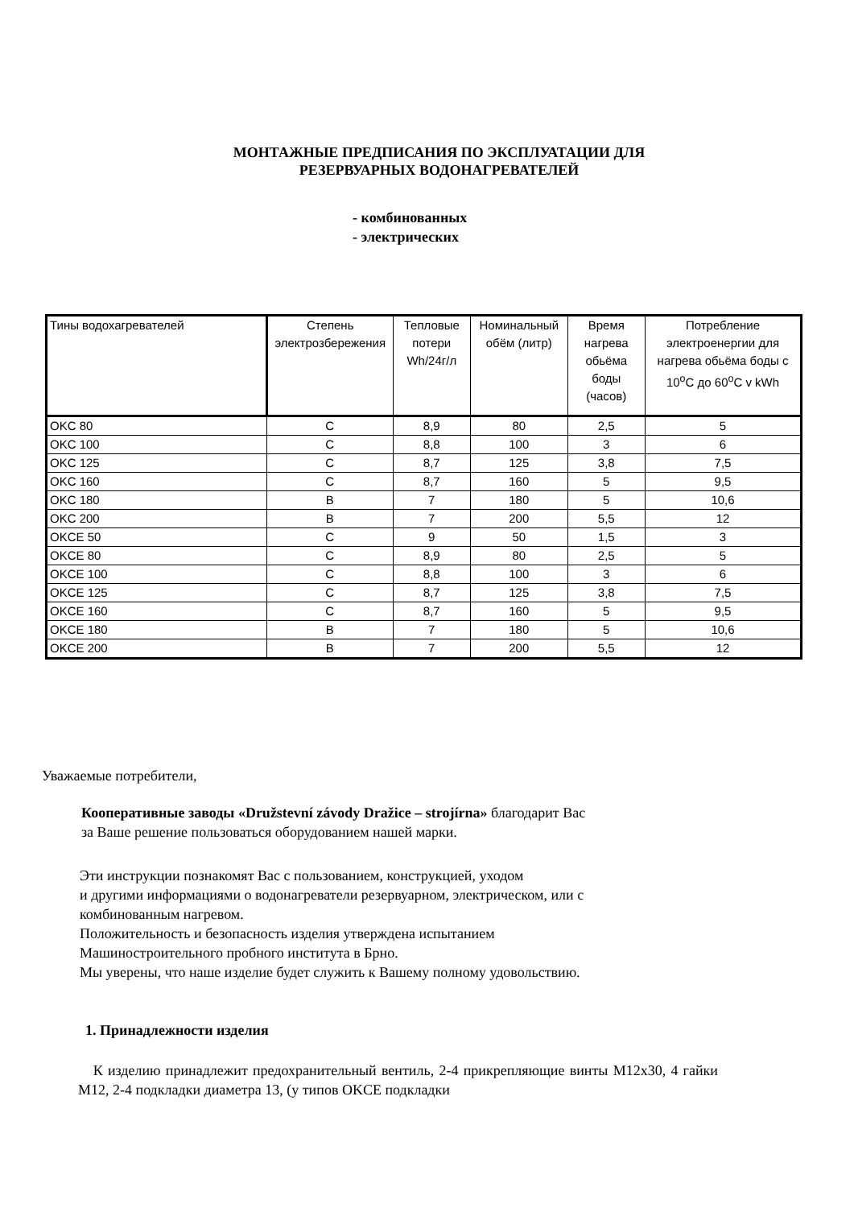МОНТАЖНЫЕ ПРЕДПИСАНИЯ ПО ЭКСПЛУАТАЦИИ ДЛЯ
РЕЗЕРВУАРНЫХ ВОДОНАГРЕВАТЕЛЕЙ
- комбинованных
- электрических
| Тины водохагревателей | Степень электрозбережения | Тепловые потери Wh/24г/л | Номинальный обём (литр) | Время нагрева обьёма боды (часов) | Потребление электроенергии для нагрева обьёма боды с 10<sup>o</sup>C до 60<sup>o</sup>C v kWh |
| --- | --- | --- | --- | --- | --- |
| OKC 80 | C | 8,9 | 80 | 2,5 | 5 |
| OKC 100 | C | 8,8 | 100 | 3 | 6 |
| OKC 125 | C | 8,7 | 125 | 3,8 | 7,5 |
| OKC 160 | C | 8,7 | 160 | 5 | 9,5 |
| OKC 180 | B | 7 | 180 | 5 | 10,6 |
| OKC 200 | B | 7 | 200 | 5,5 | 12 |
| OKCE 50 | C | 9 | 50 | 1,5 | 3 |
| OKCE 80 | C | 8,9 | 80 | 2,5 | 5 |
| OKCE 100 | C | 8,8 | 100 | 3 | 6 |
| OKCE 125 | C | 8,7 | 125 | 3,8 | 7,5 |
| OKCE 160 | C | 8,7 | 160 | 5 | 9,5 |
| OKCE 180 | B | 7 | 180 | 5 | 10,6 |
| OKCE 200 | B | 7 | 200 | 5,5 | 12 |
Уважаемые потребители,
Кооперативные заводы «Družstevní závody Dražice – strojírna» благодарит Вас
за Ваше решение пользоваться оборудованием нашей марки.
Эти инструкции познакомят Вас с пользованием, конструкцией, уходом
и другими информациями о водонагреватели резервуарном, электрическом, или с
комбинованным нагревом.
Положительность и безопасность изделия утверждена испытанием
Машиностроительного пробного института в Брно.
Мы уверены, что наше изделие будет служить к Вашему полному удовольствию.
1. Принадлежности изделия
К изделию принадлежит предохранительный вентиль, 2-4 прикрепляющие винты M12x30, 4 гайки M12, 2-4 подкладки диаметра 13, (у типов OKCE подкладки